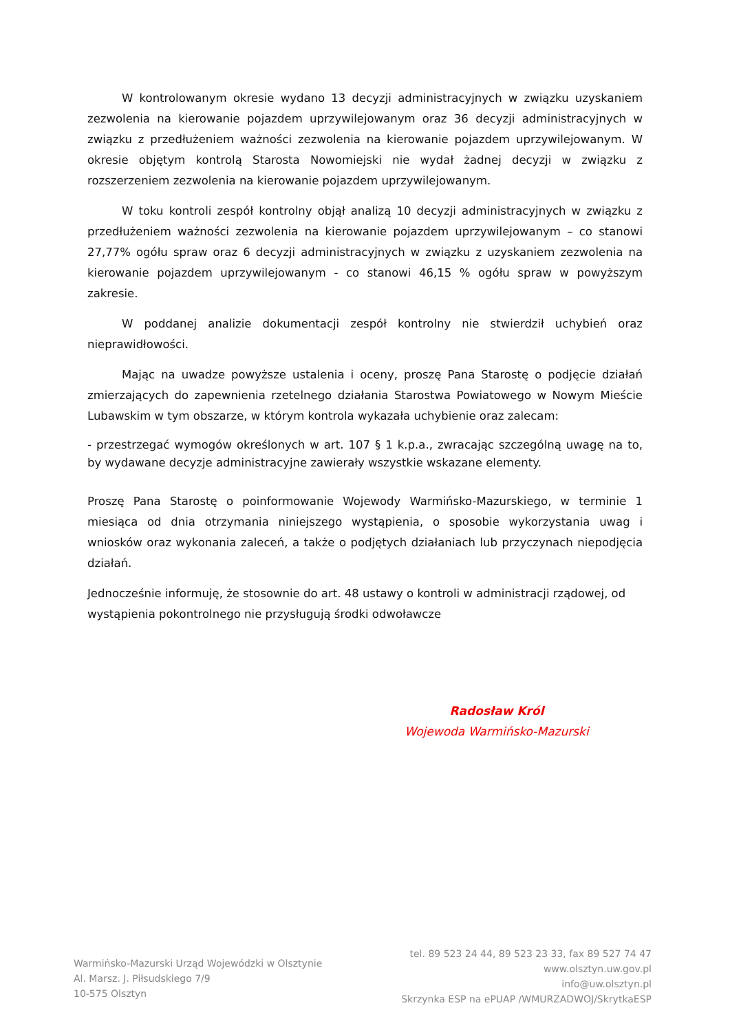W kontrolowanym okresie wydano 13 decyzji administracyjnych w związku uzyskaniem zezwolenia na kierowanie pojazdem uprzywilejowanym oraz 36 decyzji administracyjnych w związku z przedłużeniem ważności zezwolenia na kierowanie pojazdem uprzywilejowanym. W okresie objętym kontrolą Starosta Nowomiejski nie wydał żadnej decyzji w związku z rozszerzeniem zezwolenia na kierowanie pojazdem uprzywilejowanym.
W toku kontroli zespół kontrolny objął analizą 10 decyzji administracyjnych w związku z przedłużeniem ważności zezwolenia na kierowanie pojazdem uprzywilejowanym – co stanowi 27,77% ogółu spraw oraz 6 decyzji administracyjnych w związku z uzyskaniem zezwolenia na kierowanie pojazdem uprzywilejowanym - co stanowi 46,15 % ogółu spraw w powyższym zakresie.
W poddanej analizie dokumentacji zespół kontrolny nie stwierdził uchybień oraz nieprawidłowości.
Mając na uwadze powyższe ustalenia i oceny, proszę Pana Starostę o podjęcie działań zmierzających do zapewnienia rzetelnego działania Starostwa Powiatowego w Nowym Mieście Lubawskim w tym obszarze, w którym kontrola wykazała uchybienie oraz zalecam:
- przestrzegać wymogów określonych w art. 107 § 1 k.p.a., zwracając szczególną uwagę na to, by wydawane decyzje administracyjne zawierały wszystkie wskazane elementy.
Proszę Pana Starostę o poinformowanie Wojewody Warmińsko-Mazurskiego, w terminie 1 miesiąca od dnia otrzymania niniejszego wystąpienia, o sposobie wykorzystania uwag i wniosków oraz wykonania zaleceń, a także o podjętych działaniach lub przyczynach niepodjęcia działań.
Jednocześnie informuję, że stosownie do art. 48 ustawy o kontroli w administracji rządowej, od wystąpienia pokontrolnego nie przysługują środki odwoławcze
Radosław Król
Wojewoda Warmińsko-Mazurski
Warmińsko-Mazurski Urząd Wojewódzki w Olsztynie
Al. Marsz. J. Piłsudskiego 7/9
10-575 Olsztyn
tel. 89 523 24 44, 89 523 23 33, fax 89 527 74 47
www.olsztyn.uw.gov.pl
info@uw.olsztyn.pl
Skrzynka ESP na ePUAP /WMURZADWOJ/SkrytkaESP